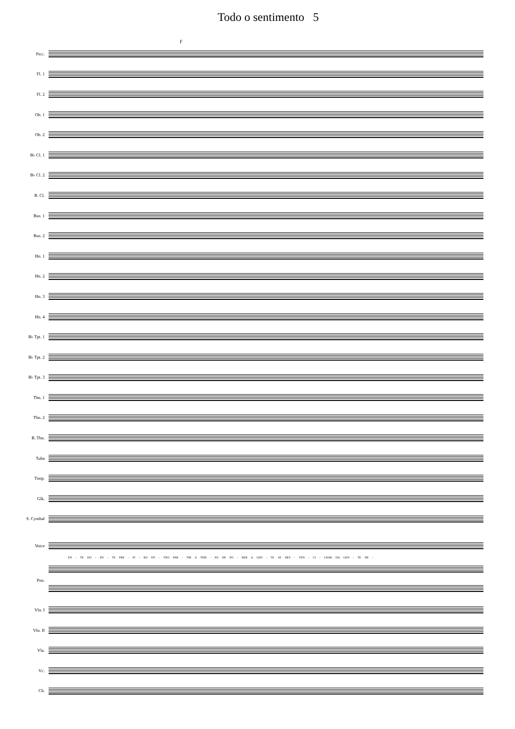Todo o sentimento 5
F
Picc.
Fl. 1
Fl. 2
Ob. 1
Ob. 2
B♭ Cl. 1
B♭ Cl. 2
B. Cl.
Bsn. 1
Bsn. 2
Hn. 1
Hn. 2
Hn. 3
Hn. 4
B♭ Tpt. 1
B♭ Tpt. 2
B♭ Tpt. 3
Tbn. 1
Tbn. 2
B. Tbn.
Tuba
Timp.
Glk.
S. Cymbal
Voice
EN - TE DO - EN - TE PRE - FI - RO EN - TÃO PAR - TIR A TEM - PO DE PO - DER A GEN - TE SE DES - VEN - CI - LHAR DA GEN - TE DE -
Pno.
Vln. I
Vln. II
Vla.
Vc.
Cb.